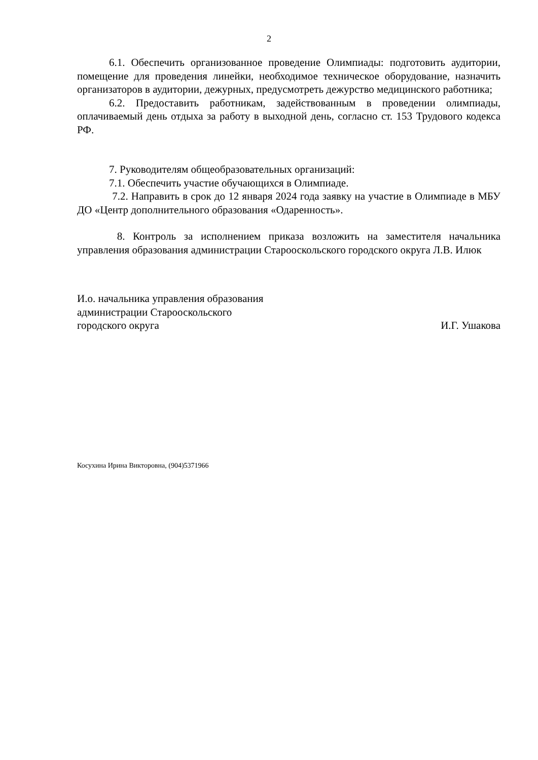2
6.1. Обеспечить организованное проведение Олимпиады: подготовить аудитории, помещение для проведения линейки, необходимое техническое оборудование, назначить организаторов в аудитории, дежурных, предусмотреть дежурство медицинского работника;
6.2. Предоставить работникам, задействованным в проведении олимпиады, оплачиваемый день отдыха за работу в выходной день, согласно ст. 153 Трудового кодекса РФ.
7. Руководителям общеобразовательных организаций:
7.1. Обеспечить участие обучающихся в Олимпиаде.
7.2. Направить в срок до 12 января 2024 года заявку на участие в Олимпиаде в МБУ ДО «Центр дополнительного образования «Одаренность».
8. Контроль за исполнением приказа возложить на заместителя начальника управления образования администрации Старооскольского городского округа Л.В. Илюк
И.о. начальника управления образования
администрации Старооскольского
городского округа И.Г. Ушакова
Косухина Ирина Викторовна, (904)5371966